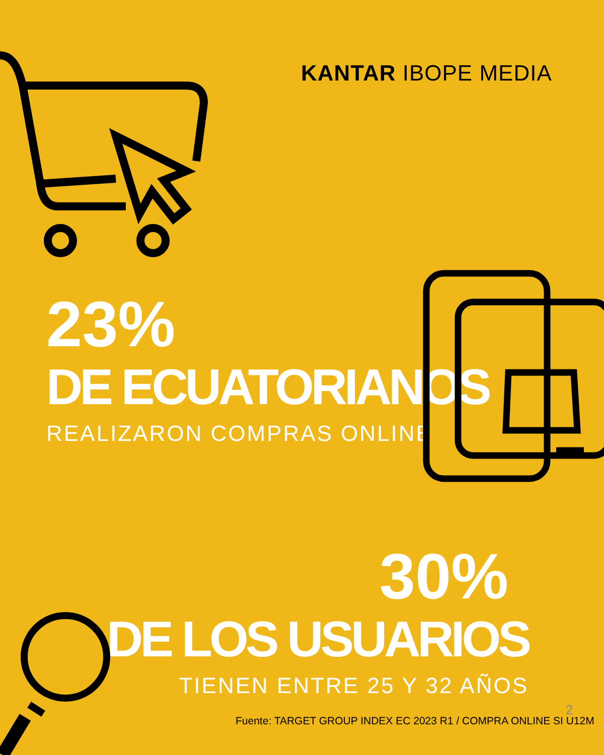KANTAR IBOPE MEDIA
23%
DE ECUATORIANOS
REALIZARON COMPRAS ONLINE
30%
DE LOS USUARIOS
TIENEN ENTRE 25 Y 32 AÑOS
2
Fuente: TARGET GROUP INDEX EC 2023 R1 / COMPRA ONLINE SI U12M